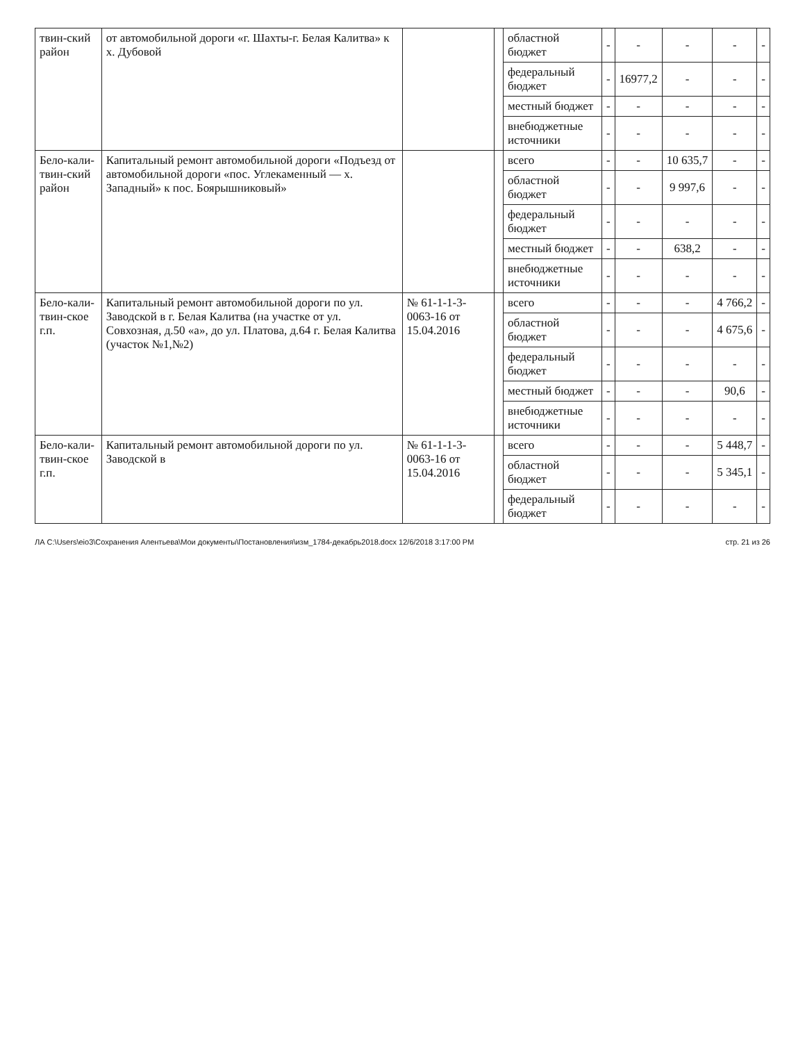| твин-ский район | от автомобильной дороги «г. Шахты-г. Белая Калитва» к х. Дубовой | | | областной бюджет | - | - | - | - | - |
| | | | | федеральный бюджет | - | 16977,2 | - | - | - |
| | | | | местный бюджет | - | - | - | - | - |
| | | | | внебюджетные источники | - | - | - | - | - |
| Бело-кали-твин-ский район | Капитальный ремонт автомобильной дороги «Подъезд от автомобильной дороги «пос. Углекаменный — х. Западный» к пос. Боярышниковый» | | | всего | - | - | 10 635,7 | - | - |
| | | | | областной бюджет | - | - | 9 997,6 | - | - |
| | | | | федеральный бюджет | - | - | - | - | - |
| | | | | местный бюджет | - | - | 638,2 | - | - |
| | | | | внебюджетные источники | - | - | - | - | - |
| Бело-кали-твин-ское г.п. | Капитальный ремонт автомобильной дороги по ул. Заводской в г. Белая Калитва (на участке от ул. Совхозная, д.50 «а», до ул. Платова, д.64 г. Белая Калитва (участок №1,№2) | № 61-1-1-3-0063-16 от 15.04.2016 | | всего | - | - | - | 4 766,2 | - |
| | | | | областной бюджет | - | - | - | 4 675,6 | - |
| | | | | федеральный бюджет | - | - | - | - | - |
| | | | | местный бюджет | - | - | - | 90,6 | - |
| | | | | внебюджетные источники | - | - | - | - | - |
| Бело-кали-твин-ское г.п. | Капитальный ремонт автомобильной дороги по ул. Заводской в | № 61-1-1-3-0063-16 от 15.04.2016 | | всего | - | - | - | 5 448,7 | - |
| | | | | областной бюджет | - | - | - | 5 345,1 | - |
| | | | | федеральный бюджет | - | - | - | - | - |
ЛА C:\Users\eio3\Сохранения Алентьева\Мои документы\Постановления\изм_1784-декабрь2018.docx 12/6/2018 3:17:00 PM стр. 21 из 26